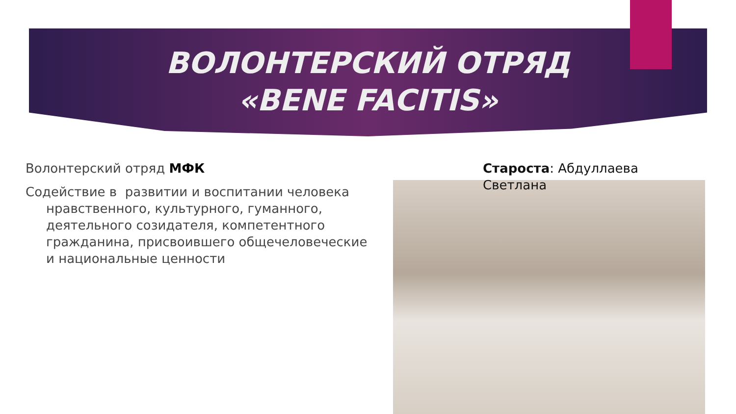ВОЛОНТЕРСКИЙ ОТРЯД «BENE FACITIS»
Волонтерский отряд МФК
Содействие в развитии и воспитании человека нравственного, культурного, гуманного, деятельного созидателя, компетентного гражданина, присвоившего общечеловеческие и национальные ценности
Староста: Абдуллаева
Светлана